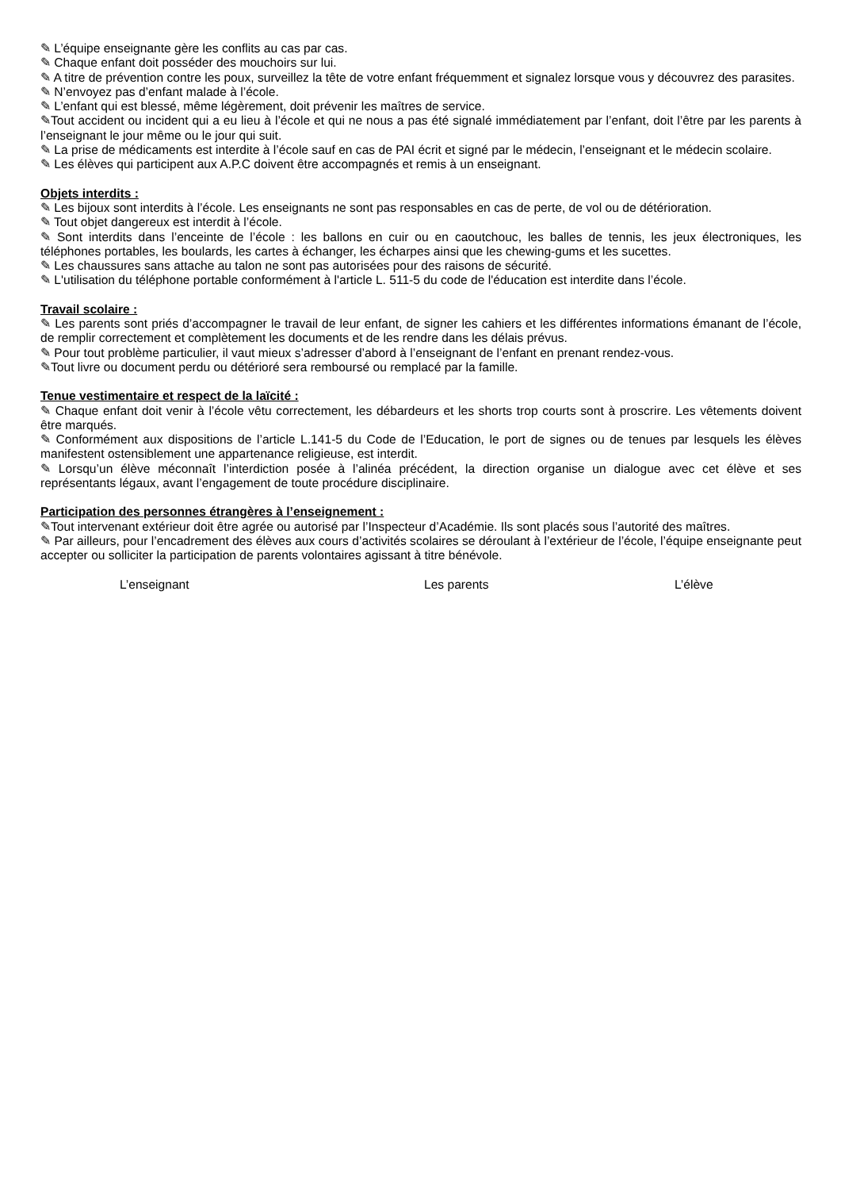✎ L’équipe enseignante gère les conflits au cas par cas.
✎ Chaque enfant doit posséder des mouchoirs sur lui.
✎ A titre de prévention contre les poux, surveillez la tête de votre enfant fréquemment et signalez lorsque vous y découvrez des parasites.
✎ N’envoyez pas d’enfant malade à l’école.
✎ L’enfant qui est blessé, même légèrement, doit prévenir les maîtres de service.
✎Tout accident ou incident qui a eu lieu à l’école et qui ne nous a pas été signalé immédiatement par l’enfant, doit l’être par les parents à l’enseignant le jour même ou le jour qui suit.
✎ La prise de médicaments est interdite à l’école sauf en cas de PAI écrit et signé par le médecin, l’enseignant et le médecin scolaire.
✎ Les élèves qui participent aux A.P.C doivent être accompagnés et remis à un enseignant.
Objets interdits :
✎ Les bijoux sont interdits à l’école. Les enseignants ne sont pas responsables en cas de perte, de vol ou de détérioration.
✎ Tout objet dangereux est interdit à l’école.
✎ Sont interdits dans l’enceinte de l’école : les ballons en cuir ou en caoutchouc, les balles de tennis, les jeux électroniques, les téléphones portables, les boulards, les cartes à échanger, les écharpes ainsi que les chewing-gums et les sucettes.
✎ Les chaussures sans attache au talon ne sont pas autorisées pour des raisons de sécurité.
✎ L'utilisation du téléphone portable conformément à l'article L. 511-5 du code de l'éducation est interdite dans l’école.
Travail scolaire :
✎ Les parents sont priés d’accompagner le travail de leur enfant, de signer les cahiers et les différentes informations émanant de l’école, de remplir correctement et complètement les documents et de les rendre dans les délais prévus.
✎ Pour tout problème particulier, il vaut mieux s’adresser d’abord à l’enseignant de l’enfant en prenant rendez-vous.
✎Tout livre ou document perdu ou détérioré sera remboursé ou remplacé par la famille.
Tenue vestimentaire et respect de la laïcité :
✎ Chaque enfant doit venir à l’école vêtu correctement, les débardeurs et les shorts trop courts sont à proscrire. Les vêtements doivent être marqués.
✎ Conformément aux dispositions de l’article L.141-5 du Code de l’Education, le port de signes ou de tenues par lesquels les élèves manifestent ostensiblement une appartenance religieuse, est interdit.
✎ Lorsqu’un élève méconnaît l’interdiction posée à l’alinéa précédent, la direction organise un dialogue avec cet élève et ses représentants légaux, avant l’engagement de toute procédure disciplinaire.
Participation des personnes étrangères à l’enseignement :
✎Tout intervenant extérieur doit être agrée ou autorisé par l’Inspecteur d’Académie. Ils sont placés sous l’autorité des maîtres.
✎ Par ailleurs, pour l’encadrement des élèves aux cours d’activités scolaires se déroulant à l’extérieur de l’école, l’équipe enseignante peut accepter ou solliciter la participation de parents volontaires agissant à titre bénévole.
L’enseignant Les parents L’élève